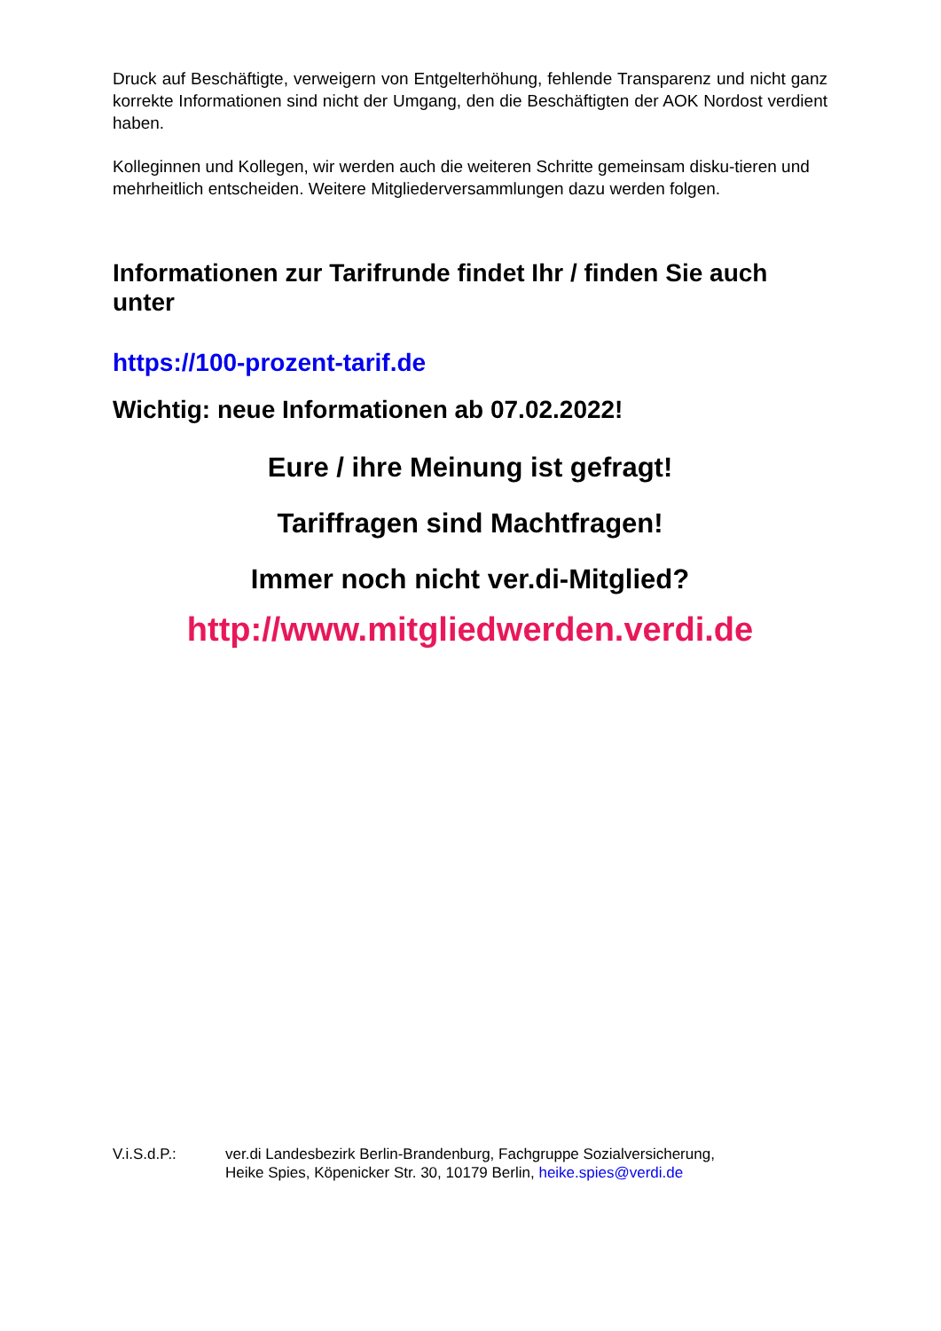Druck auf Beschäftigte, verweigern von Entgelterhöhung, fehlende Transparenz und nicht ganz korrekte Informationen sind nicht der Umgang, den die Beschäftigten der AOK Nordost verdient haben.
Kolleginnen und Kollegen, wir werden auch die weiteren Schritte gemeinsam disku-tieren und mehrheitlich entscheiden. Weitere Mitgliederversammlungen dazu werden folgen.
Informationen zur Tarifrunde findet Ihr / finden Sie auch unter
https://100-prozent-tarif.de
Wichtig: neue Informationen ab 07.02.2022!
Eure / ihre Meinung ist gefragt!
Tariffragen sind Machtfragen!
Immer noch nicht ver.di-Mitglied?
http://www.mitgliedwerden.verdi.de
V.i.S.d.P.: ver.di Landesbezirk Berlin-Brandenburg, Fachgruppe Sozialversicherung,
Heike Spies, Köpenicker Str. 30, 10179 Berlin, heike.spies@verdi.de